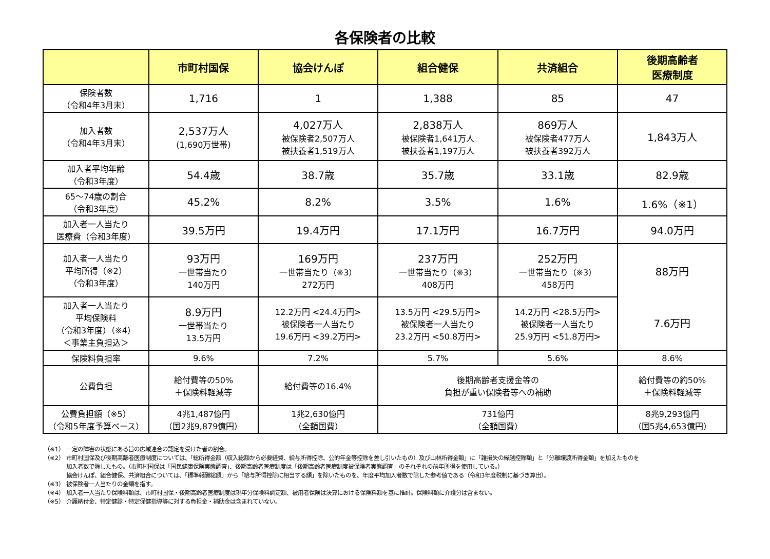各保険者の比較
| | 市町村国保 | 協会けんぽ | 組合健保 | 共済組合 | 後期高齢者 医療制度 |
| --- | --- | --- | --- | --- | --- |
| 保険者数 （令和4年3月末） | 1,716 | 1 | 1,388 | 85 | 47 |
| 加入者数 （令和4年3月末） | 2,537万人 (1,690万世帯) | 4,027万人 被保険者2,507万人 被扶養者1,519万人 | 2,838万人 被保険者1,641万人 被扶養者1,197万人 | 869万人 被保険者477万人 被扶養者392万人 | 1,843万人 |
| 加入者平均年齢 （令和3年度） | 54.4歳 | 38.7歳 | 35.7歳 | 33.1歳 | 82.9歳 |
| 65～74歳の割合 （令和3年度） | 45.2% | 8.2% | 3.5% | 1.6% | 1.6%（※1） |
| 加入者一人当たり 医療費（令和3年度） | 39.5万円 | 19.4万円 | 17.1万円 | 16.7万円 | 94.0万円 |
| 加入者一人当たり 平均所得（※2） （令和3年度） | 93万円 一世帯当たり 140万円 | 169万円 一世帯当たり（※3） 272万円 | 237万円 一世帯当たり（※3） 408万円 | 252万円 一世帯当たり（※3） 458万円 | 88万円 7.6万円 |
| 加入者一人当たり 平均保険料 （令和3年度）（※4） ＜事業主負担込＞ | 8.9万円 一世帯当たり 13.5万円 | 12.2万円 <24.4万円> 被保険者一人当たり 19.6万円 <39.2万円> | 13.5万円 <29.5万円> 被保険者一人当たり 23.2万円 <50.8万円> | 14.2万円 <28.5万円> 被保険者一人当たり 25.9万円 <51.8万円> | |
| 保険料負担率 | 9.6% | 7.2% | 5.7% | 5.6% | 8.6% |
| 公費負担 | 給付費等の50% ＋保険料軽減等 | 給付費等の16.4% | 後期高齢者支援金等の 負担が重い保険者等への補助 | | 給付費等の約50% ＋保険料軽減等 |
| 公費負担額（※5） （令和5年度予算ベース） | 4兆1,487億円 （国2兆9,879億円） | 1兆2,630億円 （全額国費） | 731億円 （全額国費） | | 8兆9,293億円 （国5兆4,653億円） |
（※1） 一定の障害の状態にある旨の広域連合の認定を受けた者の割合。
（※2） 市町村国保及び後期高齢者医療制度については、「総所得金額（収入総額から必要経費、給与所得控除、公的年金等控除を差し引いたもの）及び山林所得金額」に「雑損失の繰越控除額」と「分離譲渡所得金額」を加えたものを
加入者数で除したもの。（市町村国保は「国民健康保険実態調査」、後期高齢者医療制度は「後期高齢者医療制度被保険者実態調査」のそれぞれの前年所得を使用している。）
協会けんぽ、組合健保、共済組合については、「標準報酬総額」から「給与所得控除に相当する額」を除いたものを、年度平均加入者数で除した参考値である（令和3年度税制に基づき算出）。
（※3） 被保険者一人当たりの金額を指す。
（※4） 加入者一人当たり保険料額は、市町村国保・後期高齢者医療制度は現年分保険料調定額、被用者保険は決算における保険料額を基に推計。保険料額に介護分は含まない。
（※5） 介護納付金、特定健診・特定保健指導等に対する負担金・補助金は含まれていない。